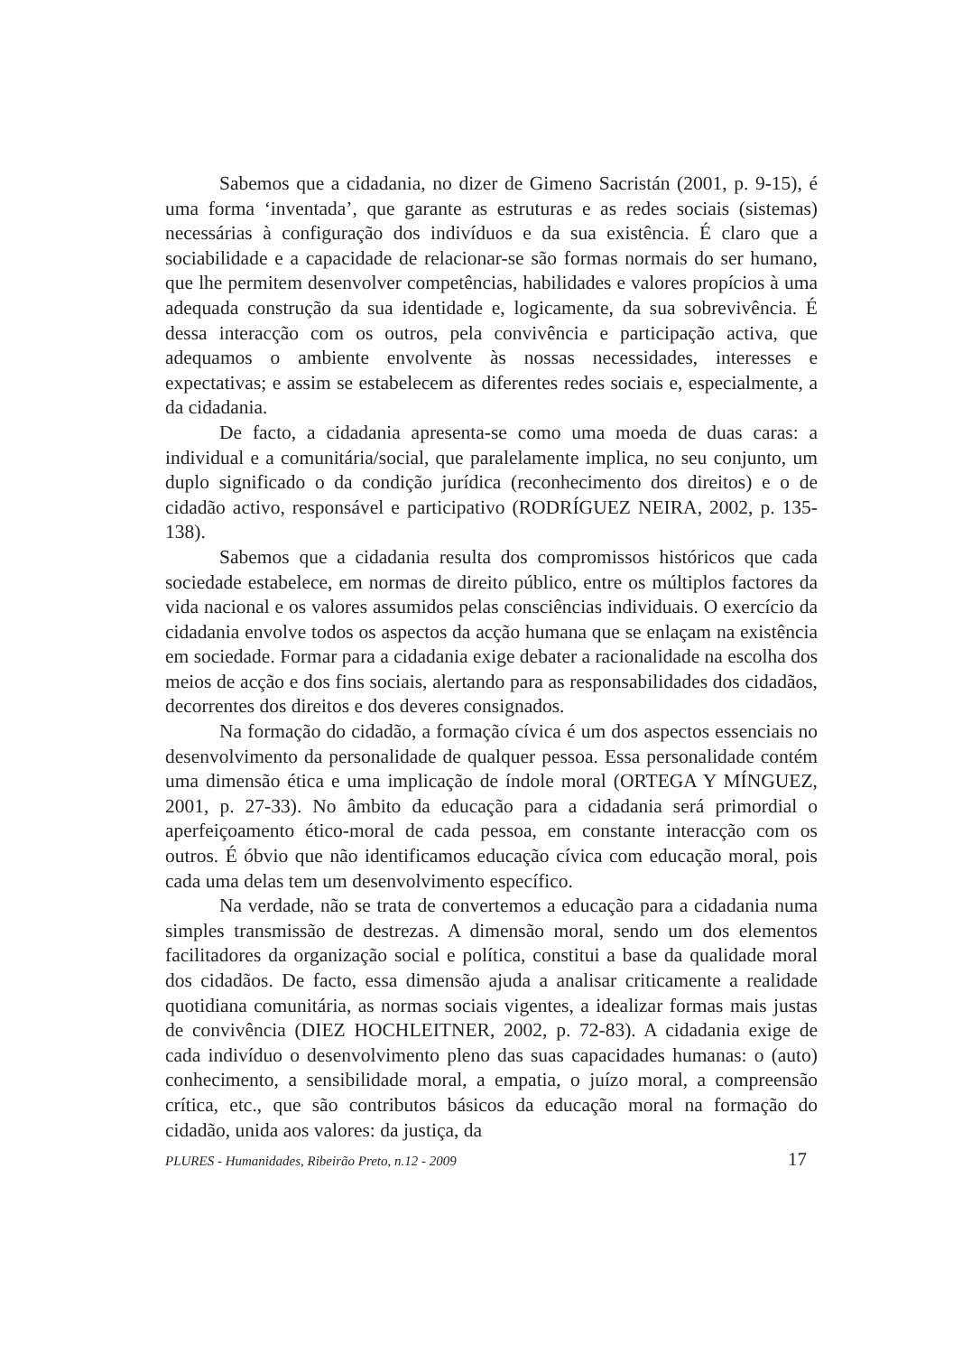Sabemos que a cidadania, no dizer de Gimeno Sacristán (2001, p. 9-15), é uma forma ‘inventada’, que garante as estruturas e as redes sociais (sistemas) necessárias à configuração dos indivíduos e da sua existência. É claro que a sociabilidade e a capacidade de relacionar-se são formas normais do ser humano, que lhe permitem desenvolver competências, habilidades e valores propícios à uma adequada construção da sua identidade e, logicamente, da sua sobrevivência. É dessa interacção com os outros, pela convivência e participação activa, que adequamos o ambiente envolvente às nossas necessidades, interesses e expectativas; e assim se estabelecem as diferentes redes sociais e, especialmente, a da cidadania.
De facto, a cidadania apresenta-se como uma moeda de duas caras: a individual e a comunitária/social, que paralelamente implica, no seu conjunto, um duplo significado o da condição jurídica (reconhecimento dos direitos) e o de cidadão activo, responsável e participativo (RODRÍGUEZ NEIRA, 2002, p. 135-138).
Sabemos que a cidadania resulta dos compromissos históricos que cada sociedade estabelece, em normas de direito público, entre os múltiplos factores da vida nacional e os valores assumidos pelas consciências individuais. O exercício da cidadania envolve todos os aspectos da acção humana que se enlaçam na existência em sociedade. Formar para a cidadania exige debater a racionalidade na escolha dos meios de acção e dos fins sociais, alertando para as responsabilidades dos cidadãos, decorrentes dos direitos e dos deveres consignados.
Na formação do cidadão, a formação cívica é um dos aspectos essenciais no desenvolvimento da personalidade de qualquer pessoa. Essa personalidade contém uma dimensão ética e uma implicação de índole moral (ORTEGA Y MÍNGUEZ, 2001, p. 27-33). No âmbito da educação para a cidadania será primordial o aperfeiçoamento ético-moral de cada pessoa, em constante interacção com os outros. É óbvio que não identificamos educação cívica com educação moral, pois cada uma delas tem um desenvolvimento específico.
Na verdade, não se trata de convertemos a educação para a cidadania numa simples transmissão de destrezas. A dimensão moral, sendo um dos elementos facilitadores da organização social e política, constitui a base da qualidade moral dos cidadãos. De facto, essa dimensão ajuda a analisar criticamente a realidade quotidiana comunitária, as normas sociais vigentes, a idealizar formas mais justas de convivência (DIEZ HOCHLEITNER, 2002, p. 72-83). A cidadania exige de cada indivíduo o desenvolvimento pleno das suas capacidades humanas: o (auto) conhecimento, a sensibilidade moral, a empatia, o juízo moral, a compreensão crítica, etc., que são contributos básicos da educação moral na formação do cidadão, unida aos valores: da justiça, da
PLURES - Humanidades, Ribeirão Preto, n.12 - 2009 17